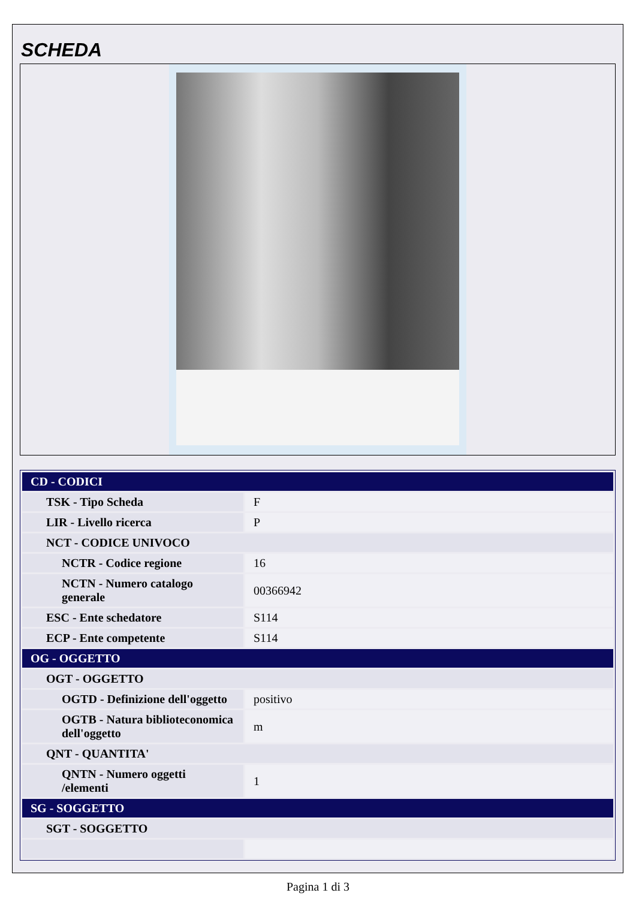SCHEDA
| CD - CODICI | |
| TSK - Tipo Scheda | F |
| LIR - Livello ricerca | P |
| NCT - CODICE UNIVOCO | |
| NCTR - Codice regione | 16 |
| NCTN - Numero catalogo generale | 00366942 |
| ESC - Ente schedatore | S114 |
| ECP - Ente competente | S114 |
| OG - OGGETTO | |
| OGT - OGGETTO | |
| OGTD - Definizione dell'oggetto | positivo |
| OGTB - Natura biblioteconomica dell'oggetto | m |
| QNT - QUANTITA' | |
| QNTN - Numero oggetti /elementi | 1 |
| SG - SOGGETTO | |
| SGT - SOGGETTO | |
Pagina 1 di 3